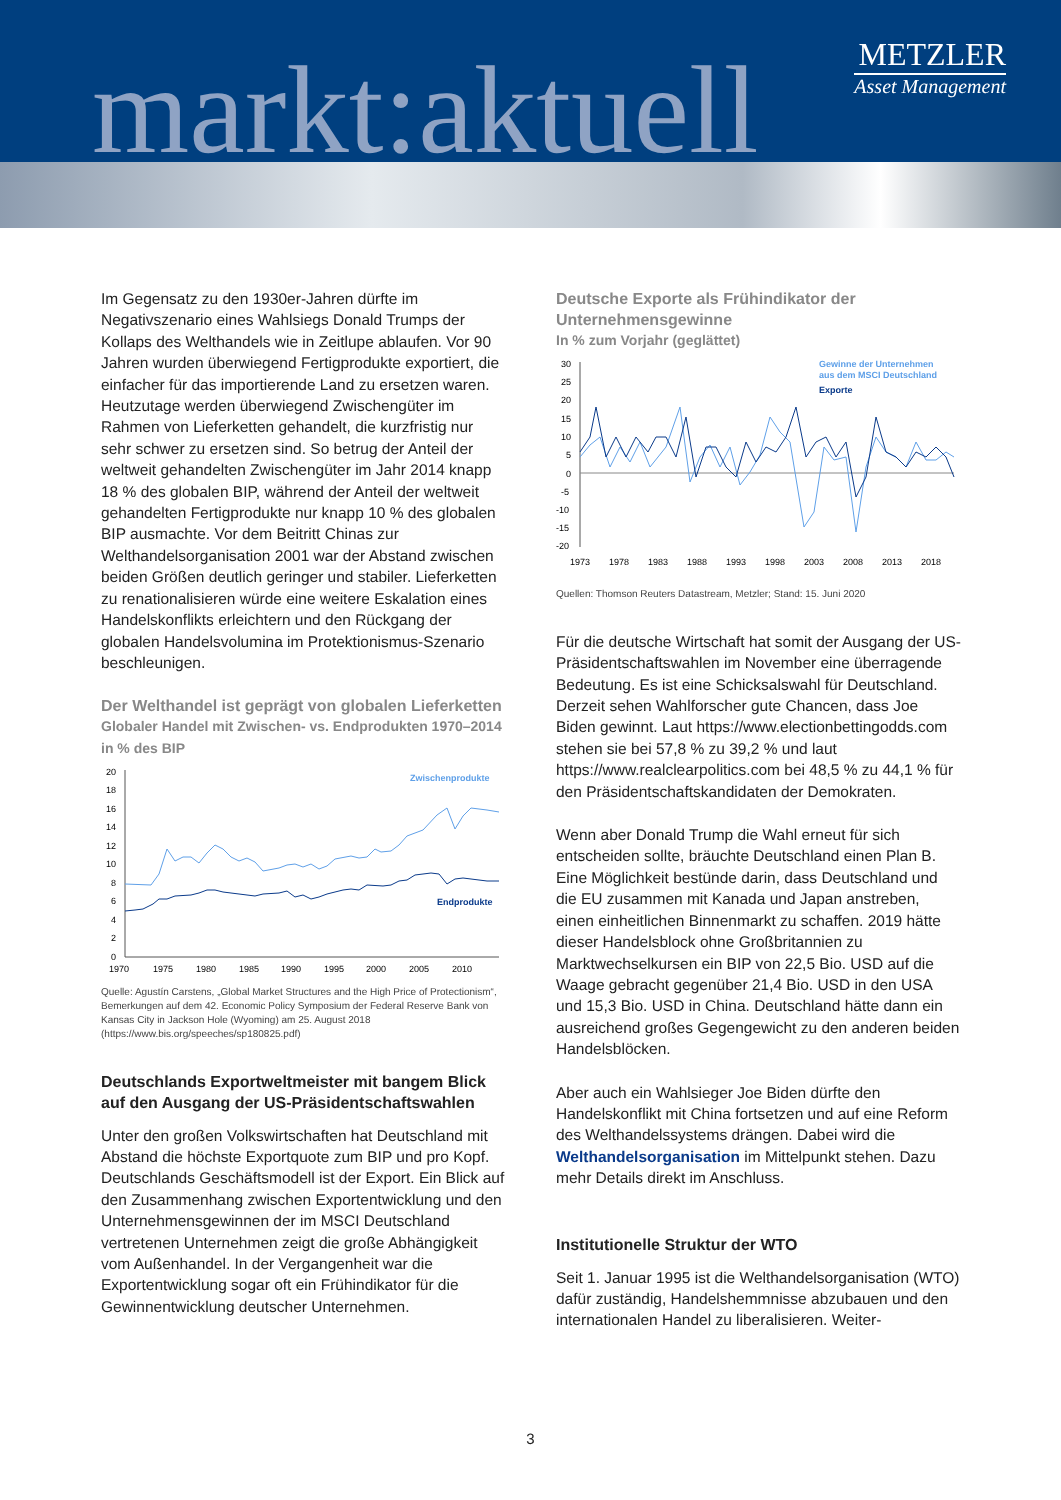markt:aktuell
METZLER
Asset Management
Im Gegensatz zu den 1930er-Jahren dürfte im Negativszenario eines Wahlsiegs Donald Trumps der Kollaps des Welthandels wie in Zeitlupe ablaufen. Vor 90 Jahren wurden überwiegend Fertigprodukte exportiert, die einfacher für das importierende Land zu ersetzen waren. Heutzutage werden überwiegend Zwischengüter im Rahmen von Lieferketten gehandelt, die kurzfristig nur sehr schwer zu ersetzen sind. So betrug der Anteil der weltweit gehandelten Zwischengüter im Jahr 2014 knapp 18 % des globalen BIP, während der Anteil der weltweit gehandelten Fertigprodukte nur knapp 10 % des globalen BIP ausmachte. Vor dem Beitritt Chinas zur Welthandelsorganisation 2001 war der Abstand zwischen beiden Größen deutlich geringer und stabiler. Lieferketten zu renationalisieren würde eine weitere Eskalation eines Handelskonflikts erleichtern und den Rückgang der globalen Handelsvolumina im Protektionismus-Szenario beschleunigen.
Der Welthandel ist geprägt von globalen Lieferketten
Globaler Handel mit Zwischen- vs. Endprodukten 1970–2014
in % des BIP
20
18
16
14
12
10
8
6
4
2
0
1970
1975
1980
1985
1990
1995
2000
2005
2010
Zwischenprodukte
Endprodukte
Quelle: Agustín Carstens, „Global Market Structures and the High Price of Protectionism“, Bemerkungen auf dem 42. Economic Policy Symposium der Federal Reserve Bank von Kansas City in Jackson Hole (Wyoming) am 25. August 2018 (https://www.bis.org/speeches/sp180825.pdf)
Deutschlands Exportweltmeister mit bangem Blick auf den Ausgang der US-Präsidentschaftswahlen
Unter den großen Volkswirtschaften hat Deutschland mit Abstand die höchste Exportquote zum BIP und pro Kopf. Deutschlands Geschäftsmodell ist der Export. Ein Blick auf den Zusammenhang zwischen Exportentwicklung und den Unternehmensgewinnen der im MSCI Deutschland vertretenen Unternehmen zeigt die große Abhängigkeit vom Außenhandel. In der Vergangenheit war die Exportentwicklung sogar oft ein Frühindikator für die Gewinnentwicklung deutscher Unternehmen.
Deutsche Exporte als Frühindikator der Unternehmensgewinne
In % zum Vorjahr (geglättet)
30
25
20
15
10
5
0
-5
-10
-15
-20
1973
1978
1983
1988
1993
1998
2003
2008
2013
2018
Gewinne der Unternehmen
aus dem MSCI Deutschland
Exporte
Quellen: Thomson Reuters Datastream, Metzler; Stand: 15. Juni 2020
Für die deutsche Wirtschaft hat somit der Ausgang der US-Präsidentschaftswahlen im November eine überragende Bedeutung. Es ist eine Schicksalswahl für Deutschland. Derzeit sehen Wahlforscher gute Chancen, dass Joe Biden gewinnt. Laut https://www.electionbettingodds.com stehen sie bei 57,8 % zu 39,2 % und laut https://www.realclearpolitics.com bei 48,5 % zu 44,1 % für den Präsidentschaftskandidaten der Demokraten.
Wenn aber Donald Trump die Wahl erneut für sich entscheiden sollte, bräuchte Deutschland einen Plan B. Eine Möglichkeit bestünde darin, dass Deutschland und die EU zusammen mit Kanada und Japan anstreben, einen einheitlichen Binnenmarkt zu schaffen. 2019 hätte dieser Handelsblock ohne Großbritannien zu Marktwechselkursen ein BIP von 22,5 Bio. USD auf die Waage gebracht gegenüber 21,4 Bio. USD in den USA und 15,3 Bio. USD in China. Deutschland hätte dann ein ausreichend großes Gegengewicht zu den anderen beiden Handelsblöcken.
Aber auch ein Wahlsieger Joe Biden dürfte den Handelskonflikt mit China fortsetzen und auf eine Reform des Welthandelssystems drängen. Dabei wird die Welthandelsorganisation im Mittelpunkt stehen. Dazu mehr Details direkt im Anschluss.
Institutionelle Struktur der WTO
Seit 1. Januar 1995 ist die Welthandelsorganisation (WTO) dafür zuständig, Handelshemmnisse abzubauen und den internationalen Handel zu liberalisieren. Weiter-
3